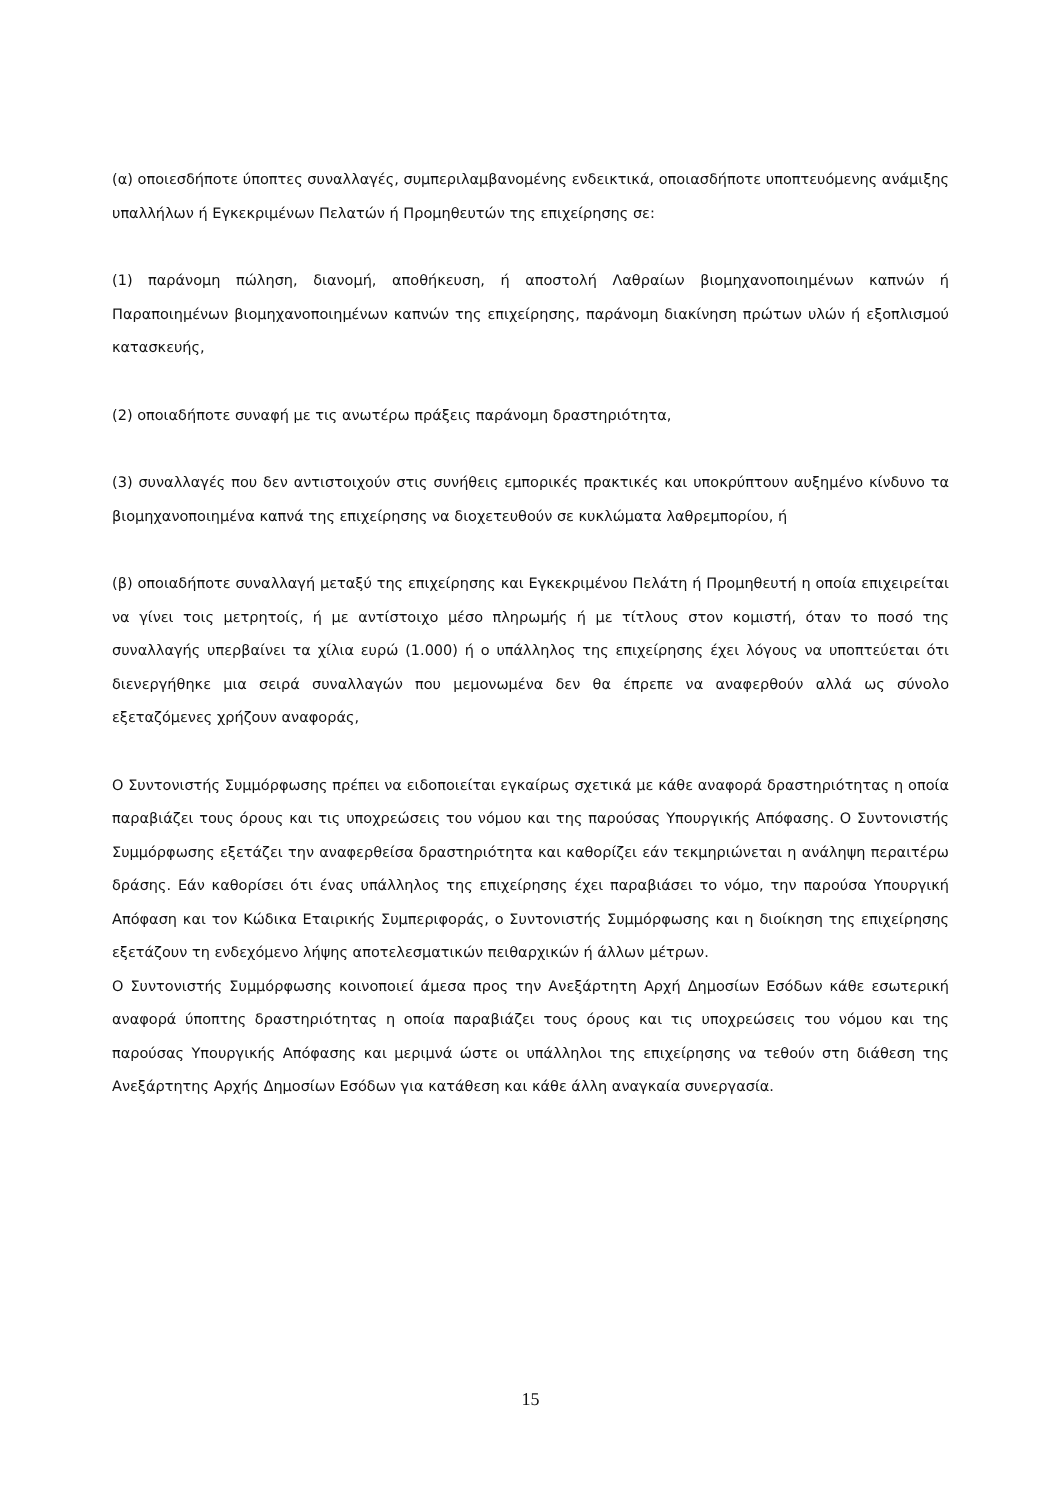(α) οποιεσδήποτε ύποπτες συναλλαγές, συμπεριλαμβανομένης ενδεικτικά, οποιασδήποτε υποπτευόμενης ανάμιξης υπαλλήλων ή Εγκεκριμένων Πελατών ή Προμηθευτών της επιχείρησης σε:
(1) παράνομη πώληση, διανομή, αποθήκευση, ή αποστολή Λαθραίων βιομηχανοποιημένων καπνών ή Παραποιημένων βιομηχανοποιημένων καπνών της επιχείρησης, παράνομη διακίνηση πρώτων υλών ή εξοπλισμού κατασκευής,
(2) οποιαδήποτε συναφή με τις ανωτέρω πράξεις παράνομη δραστηριότητα,
(3) συναλλαγές που δεν αντιστοιχούν στις συνήθεις εμπορικές πρακτικές και υποκρύπτουν αυξημένο κίνδυνο τα βιομηχανοποιημένα καπνά της επιχείρησης να διοχετευθούν σε κυκλώματα λαθρεμπορίου, ή
(β) οποιαδήποτε συναλλαγή μεταξύ της επιχείρησης και Εγκεκριμένου Πελάτη ή Προμηθευτή η οποία επιχειρείται να γίνει τοις μετρητοίς, ή με αντίστοιχο μέσο πληρωμής ή με τίτλους στον κομιστή, όταν το ποσό της συναλλαγής υπερβαίνει τα χίλια ευρώ (1.000) ή ο υπάλληλος της επιχείρησης έχει λόγους να υποπτεύεται ότι διενεργήθηκε μια σειρά συναλλαγών που μεμονωμένα δεν θα έπρεπε να αναφερθούν αλλά ως σύνολο εξεταζόμενες χρήζουν αναφοράς,
Ο Συντονιστής Συμμόρφωσης πρέπει να ειδοποιείται εγκαίρως σχετικά με κάθε αναφορά δραστηριότητας η οποία παραβιάζει τους όρους και τις υποχρεώσεις του νόμου και της παρούσας Υπουργικής Απόφασης. Ο Συντονιστής Συμμόρφωσης εξετάζει την αναφερθείσα δραστηριότητα και καθορίζει εάν τεκμηριώνεται η ανάληψη περαιτέρω δράσης. Εάν καθορίσει ότι ένας υπάλληλος της επιχείρησης έχει παραβιάσει το νόμο, την παρούσα Υπουργική Απόφαση και τον Κώδικα Εταιρικής Συμπεριφοράς, ο Συντονιστής Συμμόρφωσης και η διοίκηση της επιχείρησης εξετάζουν τη ενδεχόμενο λήψης αποτελεσματικών πειθαρχικών ή άλλων μέτρων.
Ο Συντονιστής Συμμόρφωσης κοινοποιεί άμεσα προς την Ανεξάρτητη Αρχή Δημοσίων Εσόδων κάθε εσωτερική αναφορά ύποπτης δραστηριότητας η οποία παραβιάζει τους όρους και τις υποχρεώσεις του νόμου και της παρούσας Υπουργικής Απόφασης και μεριμνά ώστε οι υπάλληλοι της επιχείρησης να τεθούν στη διάθεση της Ανεξάρτητης Αρχής Δημοσίων Εσόδων για κατάθεση και κάθε άλλη αναγκαία συνεργασία.
15